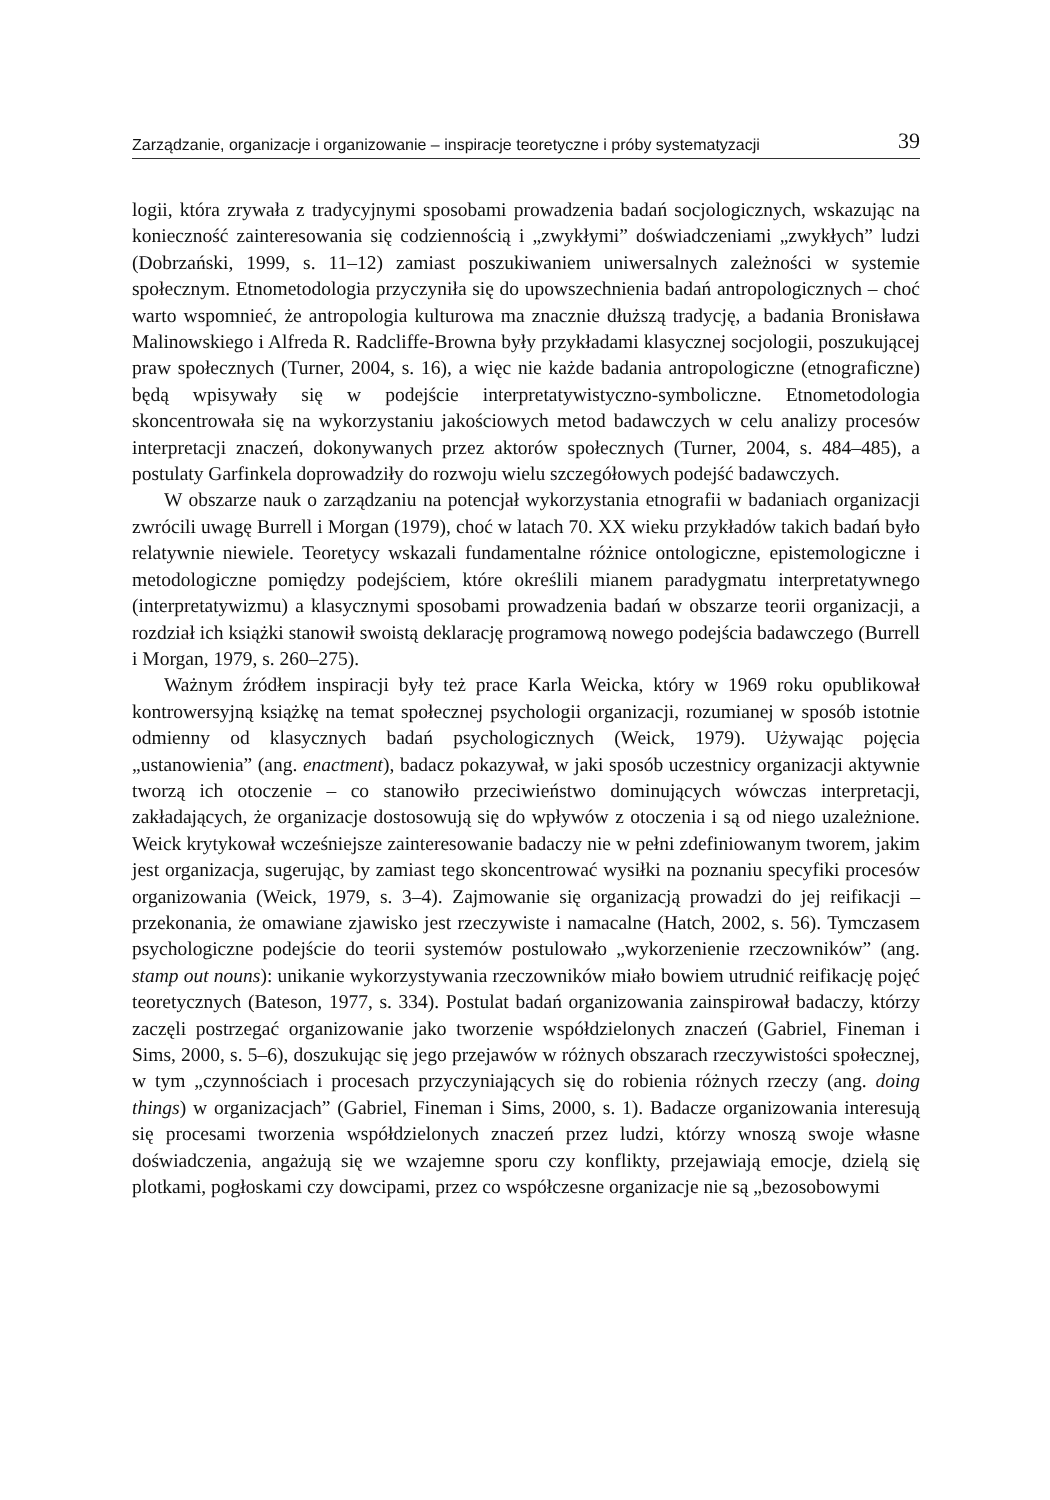Zarządzanie, organizacje i organizowanie – inspiracje teoretyczne i próby systematyzacji 39
logii, która zrywała z tradycyjnymi sposobami prowadzenia badań socjologicznych, wskazując na konieczność zainteresowania się codziennością i „zwykłymi” doświadczeniami „zwykłych” ludzi (Dobrzański, 1999, s. 11–12) zamiast poszukiwaniem uniwersalnych zależności w systemie społecznym. Etnometodologia przyczyniła się do upowszechnienia badań antropologicznych – choć warto wspomnieć, że antropologia kulturowa ma znacznie dłuższą tradycję, a badania Bronisława Malinowskiego i Alfreda R. Radcliffe-Browna były przykładami klasycznej socjologii, poszukującej praw społecznych (Turner, 2004, s. 16), a więc nie każde badania antropologiczne (etnograficzne) będą wpisywały się w podejście interpretatywistyczno-symboliczne. Etnometodologia skoncentrowała się na wykorzystaniu jakościowych metod badawczych w celu analizy procesów interpretacji znaczeń, dokonywanych przez aktorów społecznych (Turner, 2004, s. 484–485), a postulaty Garfinkela doprowadziły do rozwoju wielu szczegółowych podejść badawczych.
W obszarze nauk o zarządzaniu na potencjał wykorzystania etnografii w badaniach organizacji zwrócili uwagę Burrell i Morgan (1979), choć w latach 70. XX wieku przykładów takich badań było relatywnie niewiele. Teoretycy wskazali fundamentalne różnice ontologiczne, epistemologiczne i metodologiczne pomiędzy podejściem, które określili mianem paradygmatu interpretatywnego (interpretatywizmu) a klasycznymi sposobami prowadzenia badań w obszarze teorii organizacji, a rozdział ich książki stanowił swoistą deklarację programową nowego podejścia badawczego (Burrell i Morgan, 1979, s. 260–275).
Ważnym źródłem inspiracji były też prace Karla Weicka, który w 1969 roku opublikował kontrowersyjną książkę na temat społecznej psychologii organizacji, rozumianej w sposób istotnie odmienny od klasycznych badań psychologicznych (Weick, 1979). Używając pojęcia „ustanowienia” (ang. enactment), badacz pokazywał, w jaki sposób uczestnicy organizacji aktywnie tworzą ich otoczenie – co stanowiło przeciwieństwo dominujących wówczas interpretacji, zakładających, że organizacje dostosowują się do wpływów z otoczenia i są od niego uzależnione. Weick krytykował wcześniejsze zainteresowanie badaczy nie w pełni zdefiniowanym tworem, jakim jest organizacja, sugerując, by zamiast tego skoncentrować wysiłki na poznaniu specyfiki procesów organizowania (Weick, 1979, s. 3–4). Zajmowanie się organizacją prowadzi do jej reifikacji – przekonania, że omawiane zjawisko jest rzeczywiste i namacalne (Hatch, 2002, s. 56). Tymczasem psychologiczne podejście do teorii systemów postulowało „wykorzenienie rzeczowników” (ang. stamp out nouns): unikanie wykorzystywania rzeczowników miało bowiem utrudnić reifikację pojęć teoretycznych (Bateson, 1977, s. 334). Postulat badań organizowania zainspirował badaczy, którzy zaczęli postrzegać organizowanie jako tworzenie współdzielonych znaczeń (Gabriel, Fineman i Sims, 2000, s. 5–6), doszukując się jego przejawów w różnych obszarach rzeczywistości społecznej, w tym „czynnościach i procesach przyczyniających się do robienia różnych rzeczy (ang. doing things) w organizacjach” (Gabriel, Fineman i Sims, 2000, s. 1). Badacze organizowania interesują się procesami tworzenia współdzielonych znaczeń przez ludzi, którzy wnoszą swoje własne doświadczenia, angażują się we wzajemne sporu czy konflikty, przejawiają emocje, dzielą się plotkami, pogłoskami czy dowcipami, przez co współczesne organizacje nie są „bezosobowymi